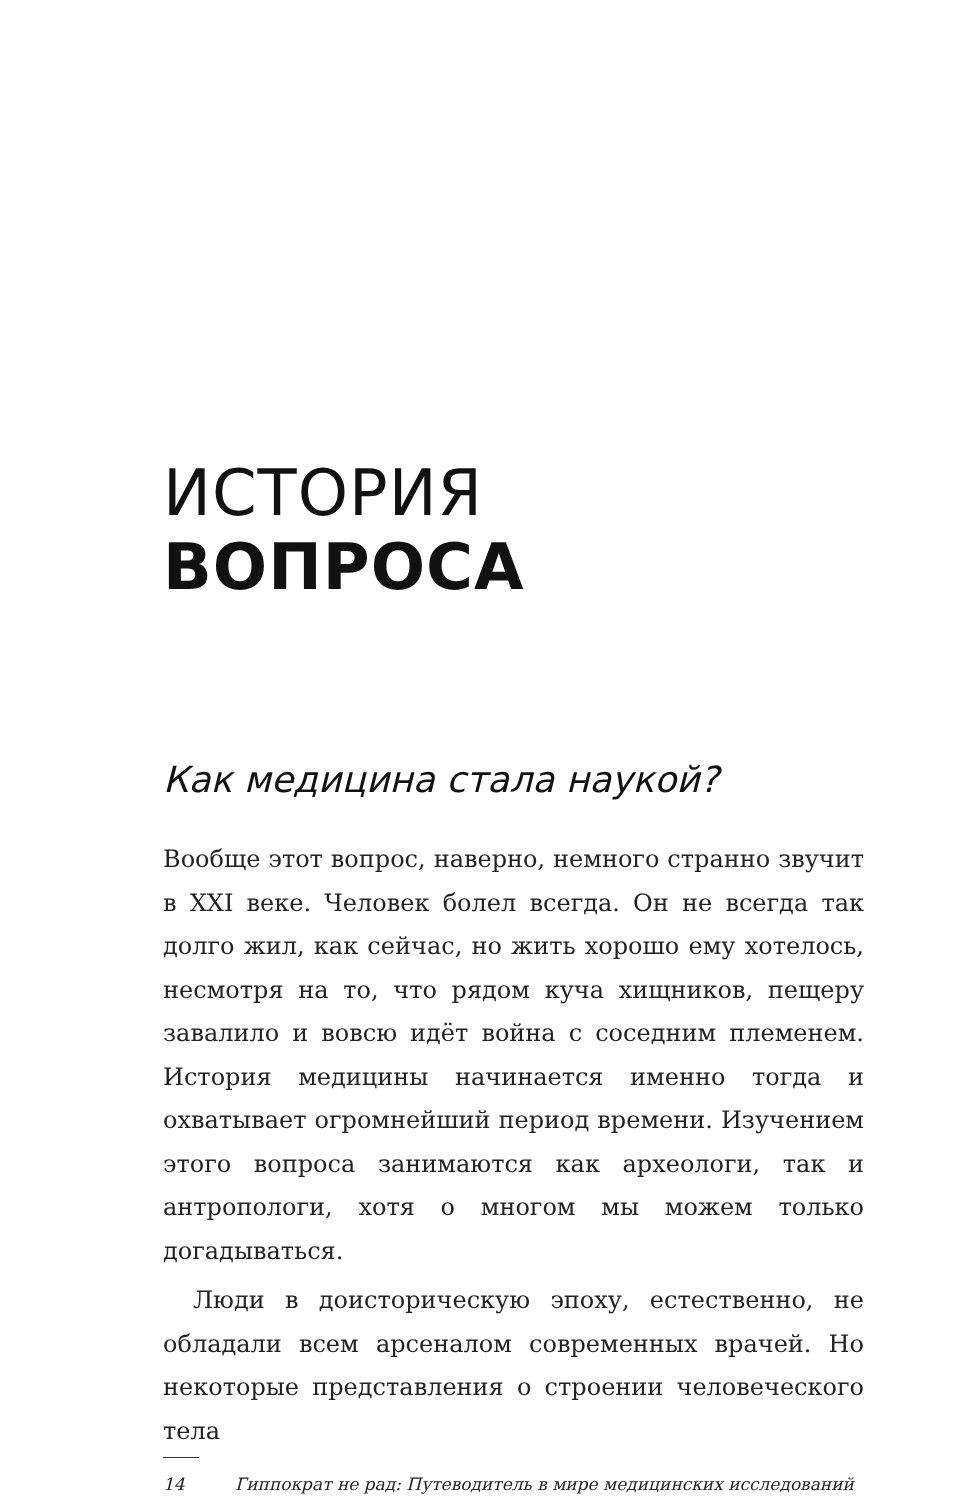ИСТОРИЯ
ВОПРОСА
Как медицина стала наукой?
Вообще этот вопрос, наверно, немного странно звучит в XXI веке. Человек болел всегда. Он не всегда так долго жил, как сейчас, но жить хорошо ему хотелось, несмотря на то, что рядом куча хищников, пещеру завалило и вовсю идёт война с соседним племенем. История медицины начинается именно тогда и охватывает огромнейший период времени. Изучением этого вопроса занимаются как археологи, так и антропологи, хотя о многом мы можем только догадываться.
Люди в доисторическую эпоху, естественно, не обладали всем арсеналом современных врачей. Но некоторые представления о строении человеческого тела
14 Гиппократ не рад: Путеводитель в мире медицинских исследований